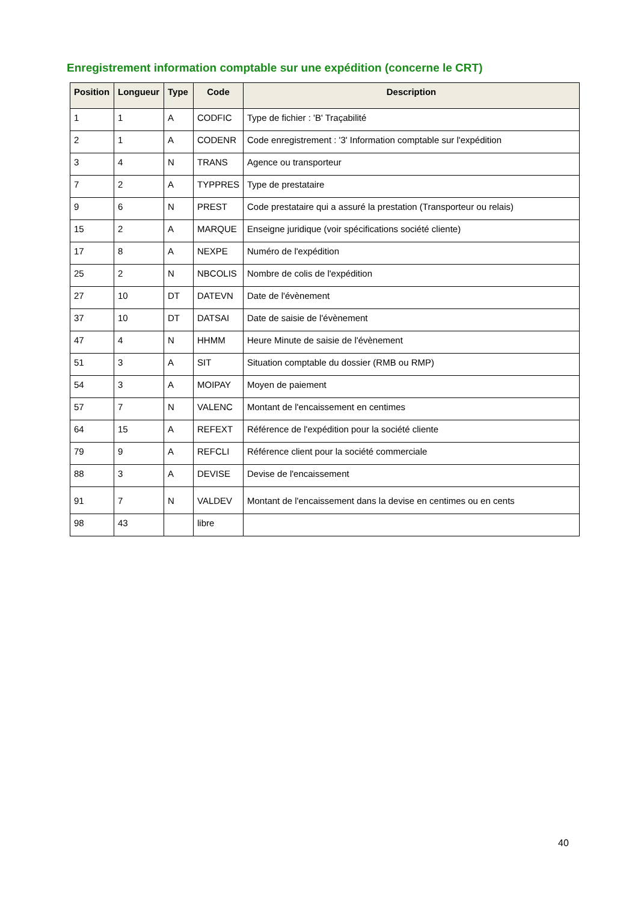Enregistrement information comptable sur une expédition (concerne le CRT)
| Position | Longueur | Type | Code | Description |
| --- | --- | --- | --- | --- |
| 1 | 1 | A | CODFIC | Type de fichier : 'B' Traçabilité |
| 2 | 1 | A | CODENR | Code enregistrement : '3' Information comptable sur l'expédition |
| 3 | 4 | N | TRANS | Agence ou transporteur |
| 7 | 2 | A | TYPPRES | Type de prestataire |
| 9 | 6 | N | PREST | Code prestataire qui a assuré la prestation (Transporteur ou relais) |
| 15 | 2 | A | MARQUE | Enseigne juridique (voir spécifications société cliente) |
| 17 | 8 | A | NEXPE | Numéro de l'expédition |
| 25 | 2 | N | NBCOLIS | Nombre de colis de l'expédition |
| 27 | 10 | DT | DATEVN | Date de l'évènement |
| 37 | 10 | DT | DATSAI | Date de saisie de l'évènement |
| 47 | 4 | N | HHMM | Heure Minute de saisie de l'évènement |
| 51 | 3 | A | SIT | Situation comptable du dossier (RMB ou RMP) |
| 54 | 3 | A | MOIPAY | Moyen de paiement |
| 57 | 7 | N | VALENC | Montant de l'encaissement en centimes |
| 64 | 15 | A | REFEXT | Référence de l'expédition pour la société cliente |
| 79 | 9 | A | REFCLI | Référence client pour la société commerciale |
| 88 | 3 | A | DEVISE | Devise de l'encaissement |
| 91 | 7 | N | VALDEV | Montant de l'encaissement dans la devise en centimes ou en cents |
| 98 | 43 | | libre | |
40